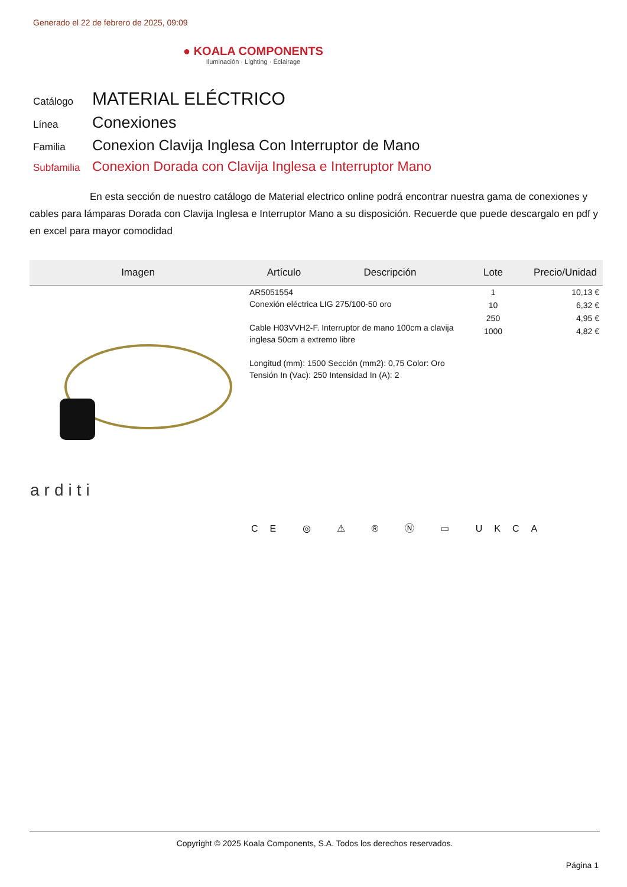Generado el 22 de febrero de 2025, 09:09
● KOALA COMPONENTS
Iluminación · Lighting · Éclairage
Catálogo
MATERIAL ELÉCTRICO
Línea
Conexiones
Familia
Conexion Clavija Inglesa Con Interruptor de Mano
Subfamilia
Conexion Dorada con Clavija Inglesa e Interruptor Mano
En esta sección de nuestro catálogo de Material electrico online podrá encontrar nuestra gama de conexiones y cables para lámparas Dorada con Clavija Inglesa e Interruptor Mano a su disposición. Recuerde que puede descargalo en pdf y en excel para mayor comodidad
| Imagen | Artículo | Descripción | Lote | Precio/Unidad |
| --- | --- | --- | --- | --- |
| arditi | AR5051554 Conexión eléctrica LIG 275/100-50 oro Cable H03VVH2-F. Interruptor de mano 100cm a clavija inglesa 50cm a extremo libre Longitud (mm): 1500 Sección (mm2): 0,75 Color: Oro Tensión In (Vac): 250 Intensidad In (A): 2 | | 1 | 10,13 € |
| | | | 10 | 6,32 € |
| | | | 250 | 4,95 € |
| | | | 1000 | 4,82 € |
CE ◎ ⚠ ® Ⓝ ▭ UKCA
Copyright © 2025 Koala Components, S.A. Todos los derechos reservados.
Página 1